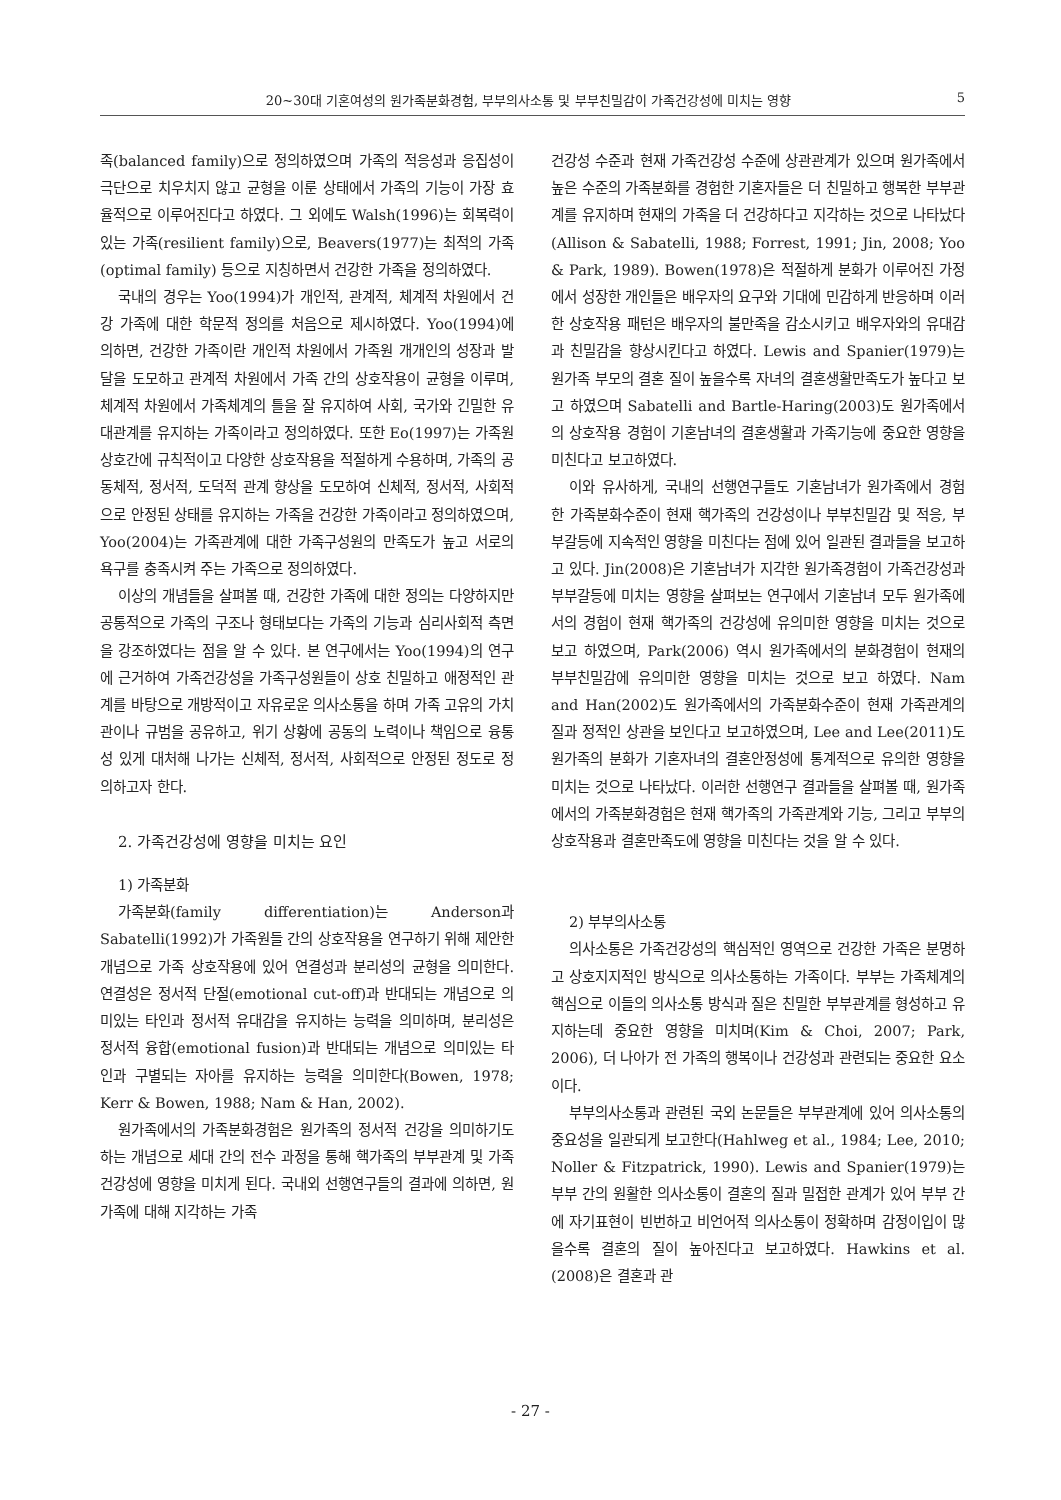20~30대 기혼여성의 원가족분화경험, 부부의사소통 및 부부친밀감이 가족건강성에 미치는 영향 5
족(balanced family)으로 정의하였으며 가족의 적응성과 응집성이 극단으로 치우치지 않고 균형을 이룬 상태에서 가족의 기능이 가장 효율적으로 이루어진다고 하였다. 그 외에도 Walsh(1996)는 회복력이 있는 가족(resilient family)으로, Beavers(1977)는 최적의 가족(optimal family) 등으로 지칭하면서 건강한 가족을 정의하였다.
국내의 경우는 Yoo(1994)가 개인적, 관계적, 체계적 차원에서 건강 가족에 대한 학문적 정의를 처음으로 제시하였다. Yoo(1994)에 의하면, 건강한 가족이란 개인적 차원에서 가족원 개개인의 성장과 발달을 도모하고 관계적 차원에서 가족 간의 상호작용이 균형을 이루며, 체계적 차원에서 가족체계의 틀을 잘 유지하여 사회, 국가와 긴밀한 유대관계를 유지하는 가족이라고 정의하였다. 또한 Eo(1997)는 가족원 상호간에 규칙적이고 다양한 상호작용을 적절하게 수용하며, 가족의 공동체적, 정서적, 도덕적 관계 향상을 도모하여 신체적, 정서적, 사회적으로 안정된 상태를 유지하는 가족을 건강한 가족이라고 정의하였으며, Yoo(2004)는 가족관계에 대한 가족구성원의 만족도가 높고 서로의 욕구를 충족시켜 주는 가족으로 정의하였다.
이상의 개념들을 살펴볼 때, 건강한 가족에 대한 정의는 다양하지만 공통적으로 가족의 구조나 형태보다는 가족의 기능과 심리사회적 측면을 강조하였다는 점을 알 수 있다. 본 연구에서는 Yoo(1994)의 연구에 근거하여 가족건강성을 가족구성원들이 상호 친밀하고 애정적인 관계를 바탕으로 개방적이고 자유로운 의사소통을 하며 가족 고유의 가치관이나 규범을 공유하고, 위기 상황에 공동의 노력이나 책임으로 융통성 있게 대처해 나가는 신체적, 정서적, 사회적으로 안정된 정도로 정의하고자 한다.
2. 가족건강성에 영향을 미치는 요인
1) 가족분화
가족분화(family differentiation)는 Anderson과 Sabatelli(1992)가 가족원들 간의 상호작용을 연구하기 위해 제안한 개념으로 가족 상호작용에 있어 연결성과 분리성의 균형을 의미한다. 연결성은 정서적 단절(emotional cut-off)과 반대되는 개념으로 의미있는 타인과 정서적 유대감을 유지하는 능력을 의미하며, 분리성은 정서적 융합(emotional fusion)과 반대되는 개념으로 의미있는 타인과 구별되는 자아를 유지하는 능력을 의미한다(Bowen, 1978; Kerr & Bowen, 1988; Nam & Han, 2002).
원가족에서의 가족분화경험은 원가족의 정서적 건강을 의미하기도 하는 개념으로 세대 간의 전수 과정을 통해 핵가족의 부부관계 및 가족건강성에 영향을 미치게 된다. 국내외 선행연구들의 결과에 의하면, 원가족에 대해 지각하는 가족
건강성 수준과 현재 가족건강성 수준에 상관관계가 있으며 원가족에서 높은 수준의 가족분화를 경험한 기혼자들은 더 친밀하고 행복한 부부관계를 유지하며 현재의 가족을 더 건강하다고 지각하는 것으로 나타났다(Allison & Sabatelli, 1988; Forrest, 1991; Jin, 2008; Yoo & Park, 1989). Bowen(1978)은 적절하게 분화가 이루어진 가정에서 성장한 개인들은 배우자의 요구와 기대에 민감하게 반응하며 이러한 상호작용 패턴은 배우자의 불만족을 감소시키고 배우자와의 유대감과 친밀감을 향상시킨다고 하였다. Lewis and Spanier(1979)는 원가족 부모의 결혼 질이 높을수록 자녀의 결혼생활만족도가 높다고 보고 하였으며 Sabatelli and Bartle-Haring(2003)도 원가족에서의 상호작용 경험이 기혼남녀의 결혼생활과 가족기능에 중요한 영향을 미친다고 보고하였다.
이와 유사하게, 국내의 선행연구들도 기혼남녀가 원가족에서 경험한 가족분화수준이 현재 핵가족의 건강성이나 부부친밀감 및 적응, 부부갈등에 지속적인 영향을 미친다는 점에 있어 일관된 결과들을 보고하고 있다. Jin(2008)은 기혼남녀가 지각한 원가족경험이 가족건강성과 부부갈등에 미치는 영향을 살펴보는 연구에서 기혼남녀 모두 원가족에서의 경험이 현재 핵가족의 건강성에 유의미한 영향을 미치는 것으로 보고 하였으며, Park(2006) 역시 원가족에서의 분화경험이 현재의 부부친밀감에 유의미한 영향을 미치는 것으로 보고 하였다. Nam and Han(2002)도 원가족에서의 가족분화수준이 현재 가족관계의 질과 정적인 상관을 보인다고 보고하였으며, Lee and Lee(2011)도 원가족의 분화가 기혼자녀의 결혼안정성에 통계적으로 유의한 영향을 미치는 것으로 나타났다. 이러한 선행연구 결과들을 살펴볼 때, 원가족에서의 가족분화경험은 현재 핵가족의 가족관계와 기능, 그리고 부부의 상호작용과 결혼만족도에 영향을 미친다는 것을 알 수 있다.
2) 부부의사소통
의사소통은 가족건강성의 핵심적인 영역으로 건강한 가족은 분명하고 상호지지적인 방식으로 의사소통하는 가족이다. 부부는 가족체계의 핵심으로 이들의 의사소통 방식과 질은 친밀한 부부관계를 형성하고 유지하는데 중요한 영향을 미치며(Kim & Choi, 2007; Park, 2006), 더 나아가 전 가족의 행복이나 건강성과 관련되는 중요한 요소이다.
부부의사소통과 관련된 국외 논문들은 부부관계에 있어 의사소통의 중요성을 일관되게 보고한다(Hahlweg et al., 1984; Lee, 2010; Noller & Fitzpatrick, 1990). Lewis and Spanier(1979)는 부부 간의 원활한 의사소통이 결혼의 질과 밀접한 관계가 있어 부부 간에 자기표현이 빈번하고 비언어적 의사소통이 정확하며 감정이입이 많을수록 결혼의 질이 높아진다고 보고하였다. Hawkins et al.(2008)은 결혼과 관
- 27 -